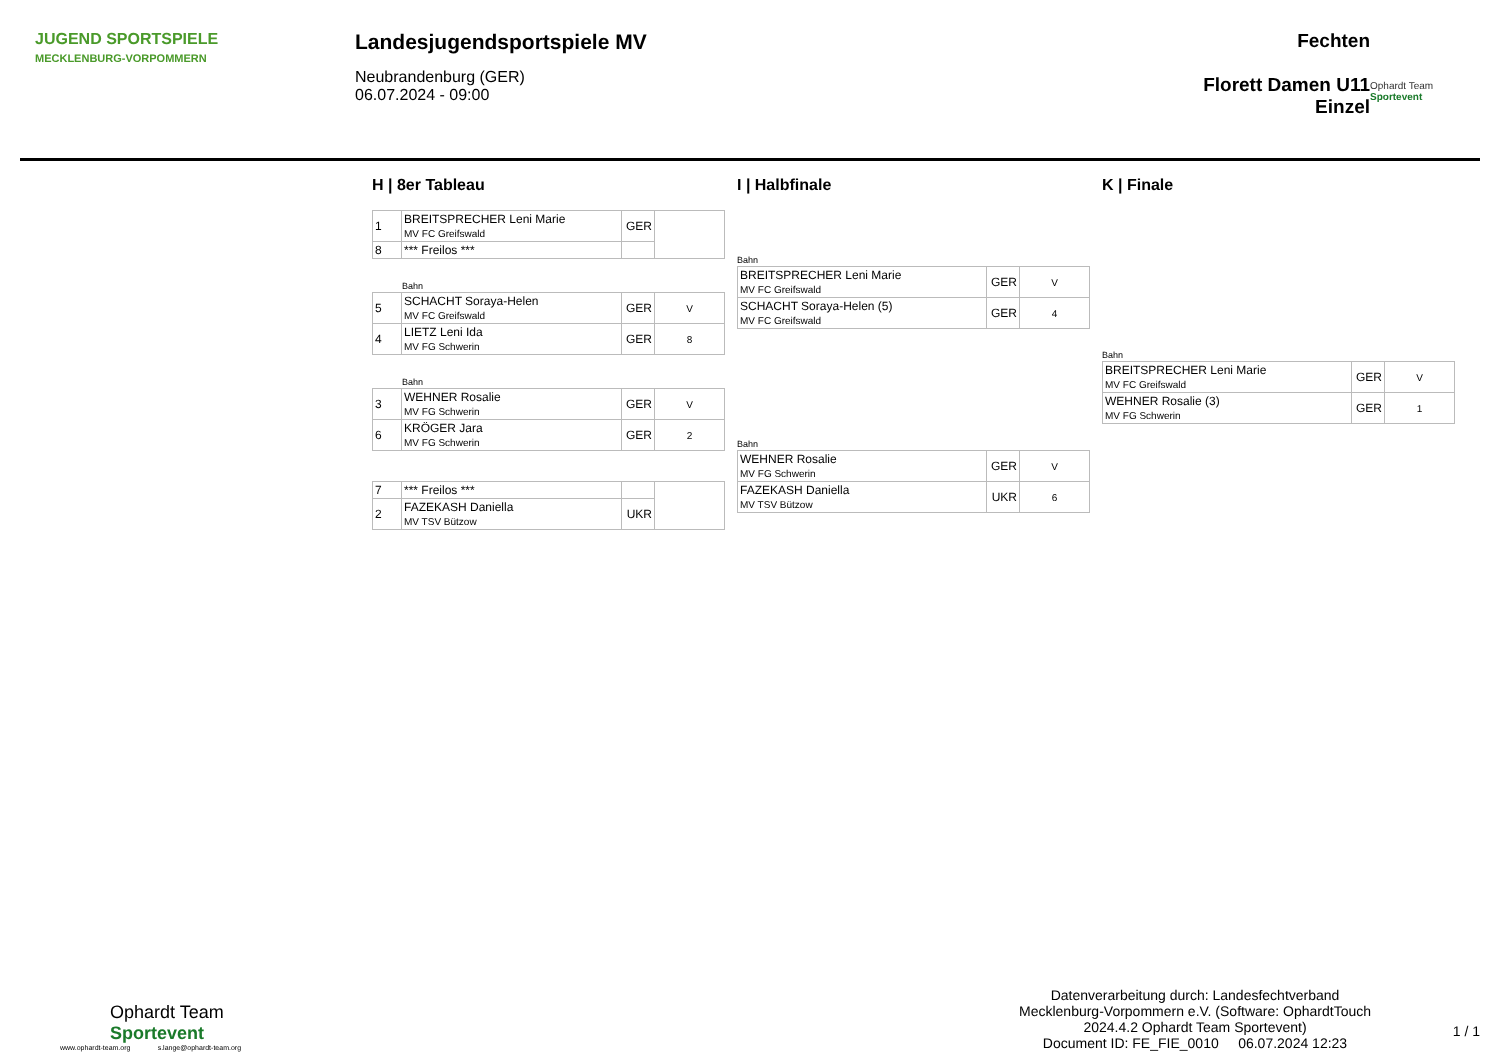JUGEND SPORTSPIELE
MECKLENBURG-VORPOMMERN
Landesjugendsportspiele MV
Neubrandenburg (GER)
06.07.2024 - 09:00
Fechten
Florett Damen U11
Einzel
Ophardt Team
Sportevent
H | 8er Tableau
| 1 | BREITSPRECHER Leni Marie MV FC Greifswald | GER | |
| 8 | *** Freilos *** | | |
Bahn
| 5 | SCHACHT Soraya-Helen MV FC Greifswald | GER | V |
| 4 | LIETZ Leni Ida MV FG Schwerin | GER | 8 |
Bahn
| 3 | WEHNER Rosalie MV FG Schwerin | GER | V |
| 6 | KRÖGER Jara MV FG Schwerin | GER | 2 |
| 7 | *** Freilos *** | | |
| 2 | FAZEKASH Daniella MV TSV Bützow | UKR | |
I | Halbfinale
Bahn
| BREITSPRECHER Leni Marie MV FC Greifswald | GER | V |
| SCHACHT Soraya-Helen (5) MV FC Greifswald | GER | 4 |
Bahn
| WEHNER Rosalie MV FG Schwerin | GER | V |
| FAZEKASH Daniella MV TSV Bützow | UKR | 6 |
K | Finale
Bahn
| BREITSPRECHER Leni Marie MV FC Greifswald | GER | V |
| WEHNER Rosalie (3) MV FG Schwerin | GER | 1 |
Ophardt Team
Sportevent
www.ophardt-team.org s.lange@ophardt-team.org
Datenverarbeitung durch: Landesfechtverband Mecklenburg-Vorpommern e.V. (Software: OphardtTouch 2024.4.2 Ophardt Team Sportevent)
Document ID: FE_FIE_0010 06.07.2024 12:23
1 / 1